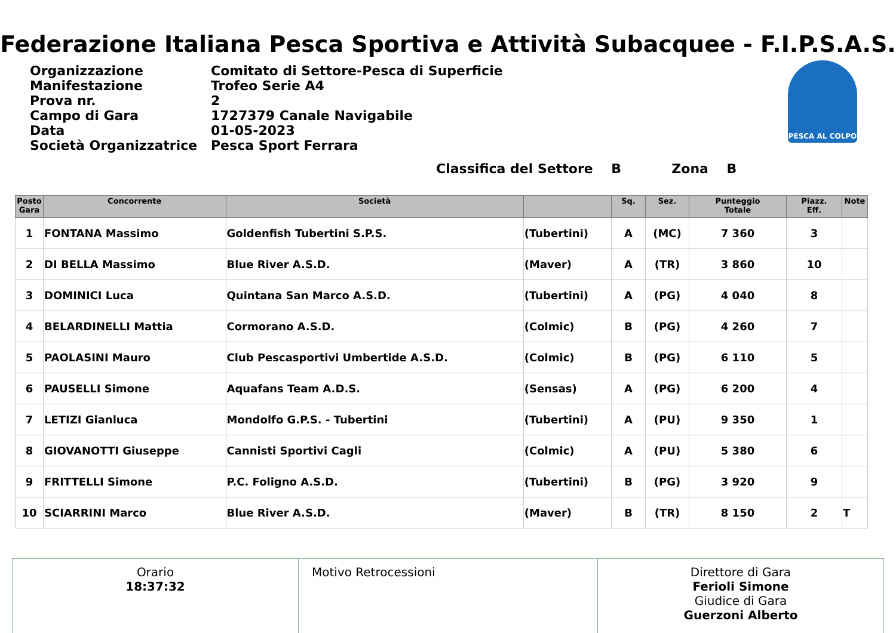Federazione Italiana Pesca Sportiva e Attività Subacquee - F.I.P.S.A.S.
| Organizzazione | Comitato di Settore-Pesca di Superficie |
| Manifestazione | Trofeo Serie A4 |
| Prova nr. | 2 |
| Campo di Gara | 1727379 Canale Navigabile |
| Data | 01-05-2023 |
| Società Organizzatrice | Pesca Sport Ferrara |
PESCA AL COLPO
Classifica del Settore B Zona B
| Posto Gara | Concorrente | Società | | Sq. | Sez. | Punteggio Totale | Piazz. Eff. | Note |
| --- | --- | --- | --- | --- | --- | --- | --- | --- |
| 1 | FONTANA Massimo | Goldenfish Tubertini S.P.S. | (Tubertini) | A | (MC) | 7 360 | 3 | |
| 2 | DI BELLA Massimo | Blue River A.S.D. | (Maver) | A | (TR) | 3 860 | 10 | |
| 3 | DOMINICI Luca | Quintana San Marco A.S.D. | (Tubertini) | A | (PG) | 4 040 | 8 | |
| 4 | BELARDINELLI Mattia | Cormorano A.S.D. | (Colmic) | B | (PG) | 4 260 | 7 | |
| 5 | PAOLASINI Mauro | Club Pescasportivi Umbertide A.S.D. | (Colmic) | B | (PG) | 6 110 | 5 | |
| 6 | PAUSELLI Simone | Aquafans Team A.D.S. | (Sensas) | A | (PG) | 6 200 | 4 | |
| 7 | LETIZI Gianluca | Mondolfo G.P.S. - Tubertini | (Tubertini) | A | (PU) | 9 350 | 1 | |
| 8 | GIOVANOTTI Giuseppe | Cannisti Sportivi Cagli | (Colmic) | A | (PU) | 5 380 | 6 | |
| 9 | FRITTELLI Simone | P.C. Foligno A.S.D. | (Tubertini) | B | (PG) | 3 920 | 9 | |
| 10 | SCIARRINI Marco | Blue River A.S.D. | (Maver) | B | (TR) | 8 150 | 2 | T |
Orario
18:37:32
Motivo Retrocessioni Direttore di Gara
Ferioli Simone
Giudice di Gara
Guerzoni Alberto